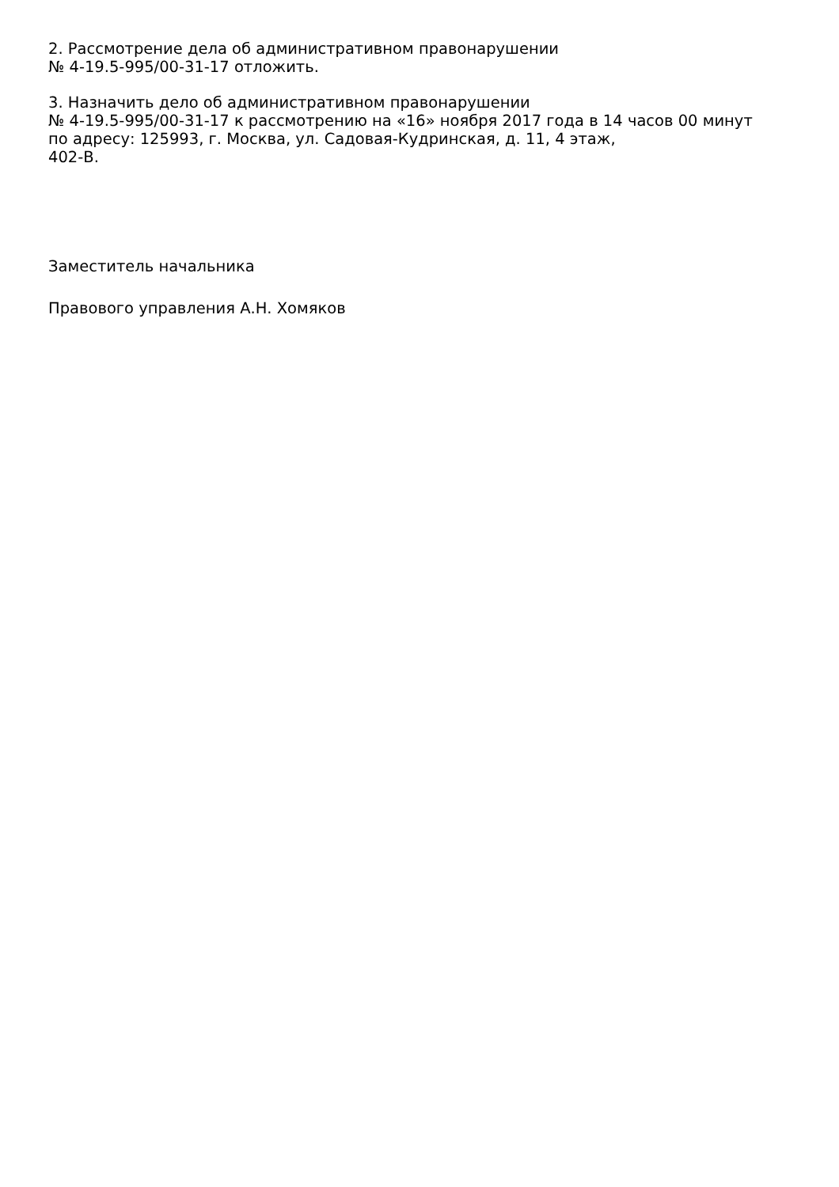2. Рассмотрение дела об административном правонарушении
№ 4-19.5-995/00-31-17 отложить.
3. Назначить дело об административном правонарушении
№ 4-19.5-995/00-31-17 к рассмотрению на «16» ноября 2017 года в 14 часов 00 минут
по адресу: 125993, г. Москва, ул. Садовая-Кудринская, д. 11, 4 этаж,
402-В.
Заместитель начальника
Правового управления А.Н. Хомяков